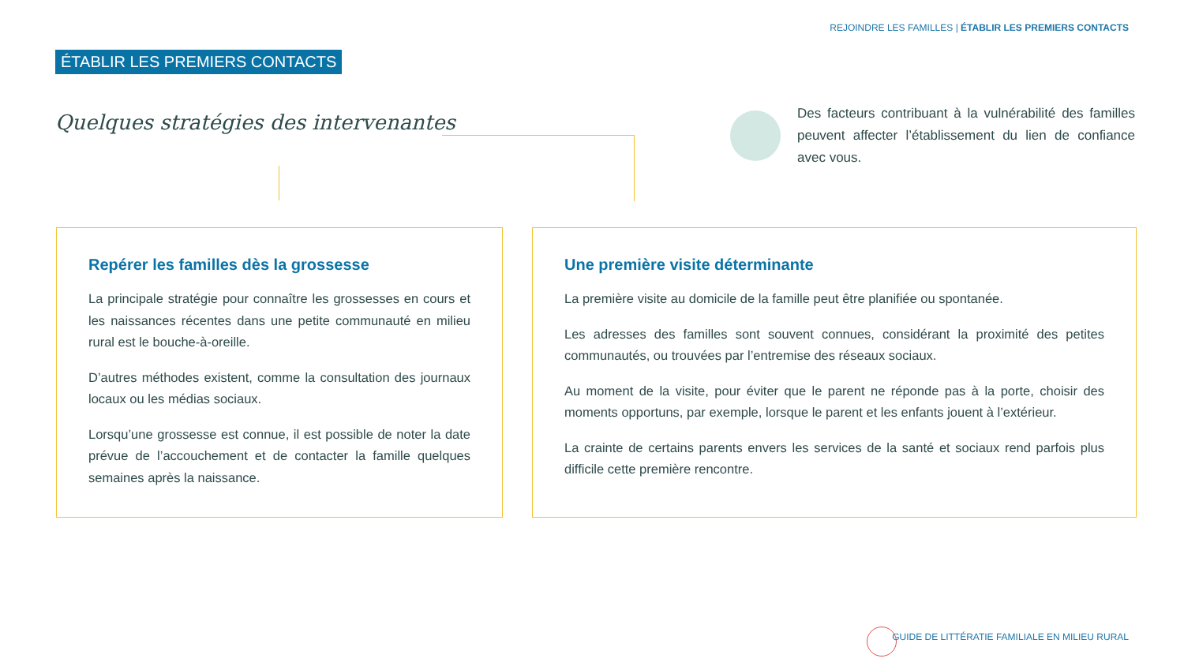REJOINDRE LES FAMILLES | ÉTABLIR LES PREMIERS CONTACTS
ÉTABLIR LES PREMIERS CONTACTS
Quelques stratégies des intervenantes
Des facteurs contribuant à la vulnérabilité des familles peuvent affecter l’établissement du lien de confiance avec vous.
Repérer les familles dès la grossesse
La principale stratégie pour connaître les grossesses en cours et les naissances récentes dans une petite communauté en milieu rural est le bouche-à-oreille.
D’autres méthodes existent, comme la consultation des journaux locaux ou les médias sociaux.
Lorsqu’une grossesse est connue, il est possible de noter la date prévue de l’accouchement et de contacter la famille quelques semaines après la naissance.
Une première visite déterminante
La première visite au domicile de la famille peut être planifiée ou spontanée.
Les adresses des familles sont souvent connues, considérant la proximité des petites communautés, ou trouvées par l’entremise des réseaux sociaux.
Au moment de la visite, pour éviter que le parent ne réponde pas à la porte, choisir des moments opportuns, par exemple, lorsque le parent et les enfants jouent à l’extérieur.
La crainte de certains parents envers les services de la santé et sociaux rend parfois plus difficile cette première rencontre.
GUIDE DE LITTÉRATIE FAMILIALE EN MILIEU RURAL